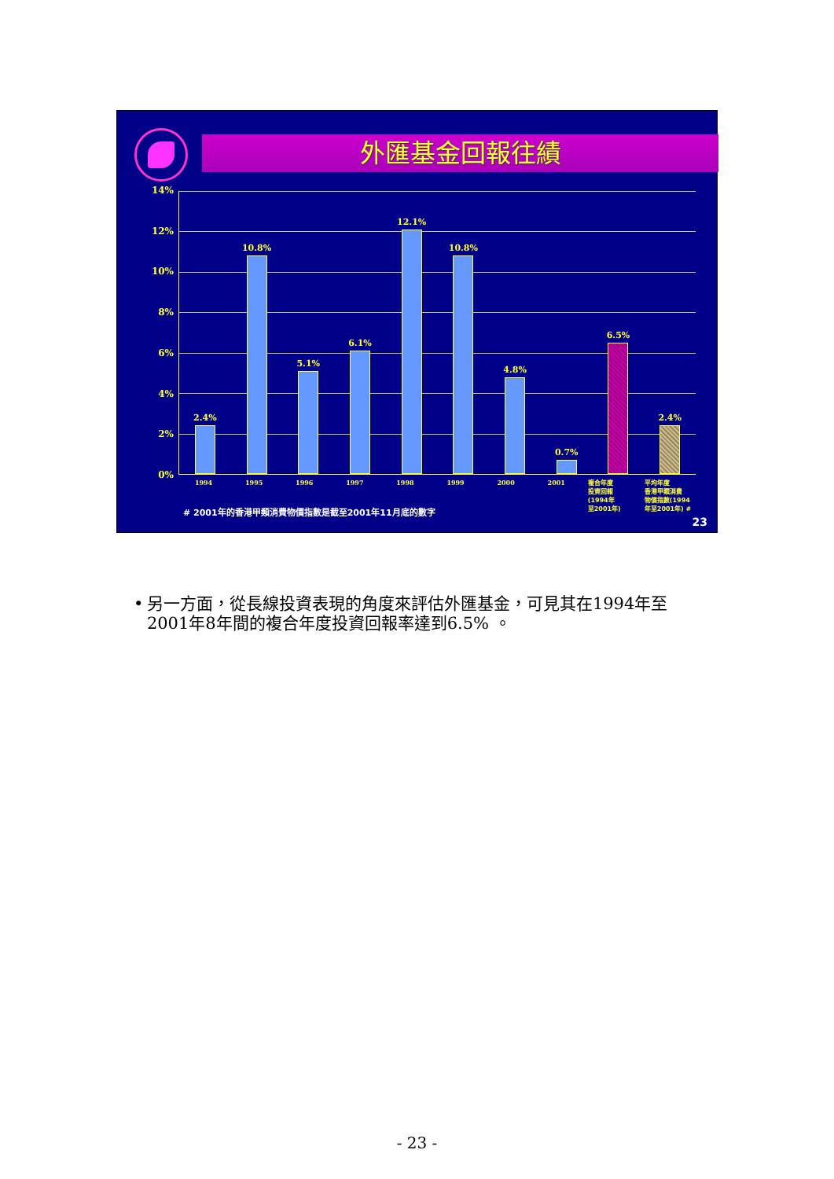外匯基金回報往績
14%
12%
10%
8%
6%
4%
2%
0%
2.4% 10.8% 5.1% 6.1% 12.1% 10.8% 4.8% 0.7% 6.5% 2.4%
1994 1995 1996 1997 1998 1999 2000 2001
複合年度
投資回報
(1994年
至2001年)
平均年度
香港甲類消費
物價指數(1994
年至2001年) #
# 2001年的香港甲類消費物價指數是截至2001年11月底的數字
23
• 另一方面，從長線投資表現的角度來評估外匯基金，可見其在1994年至2001年8年間的複合年度投資回報率達到6.5% 。
- 23 -